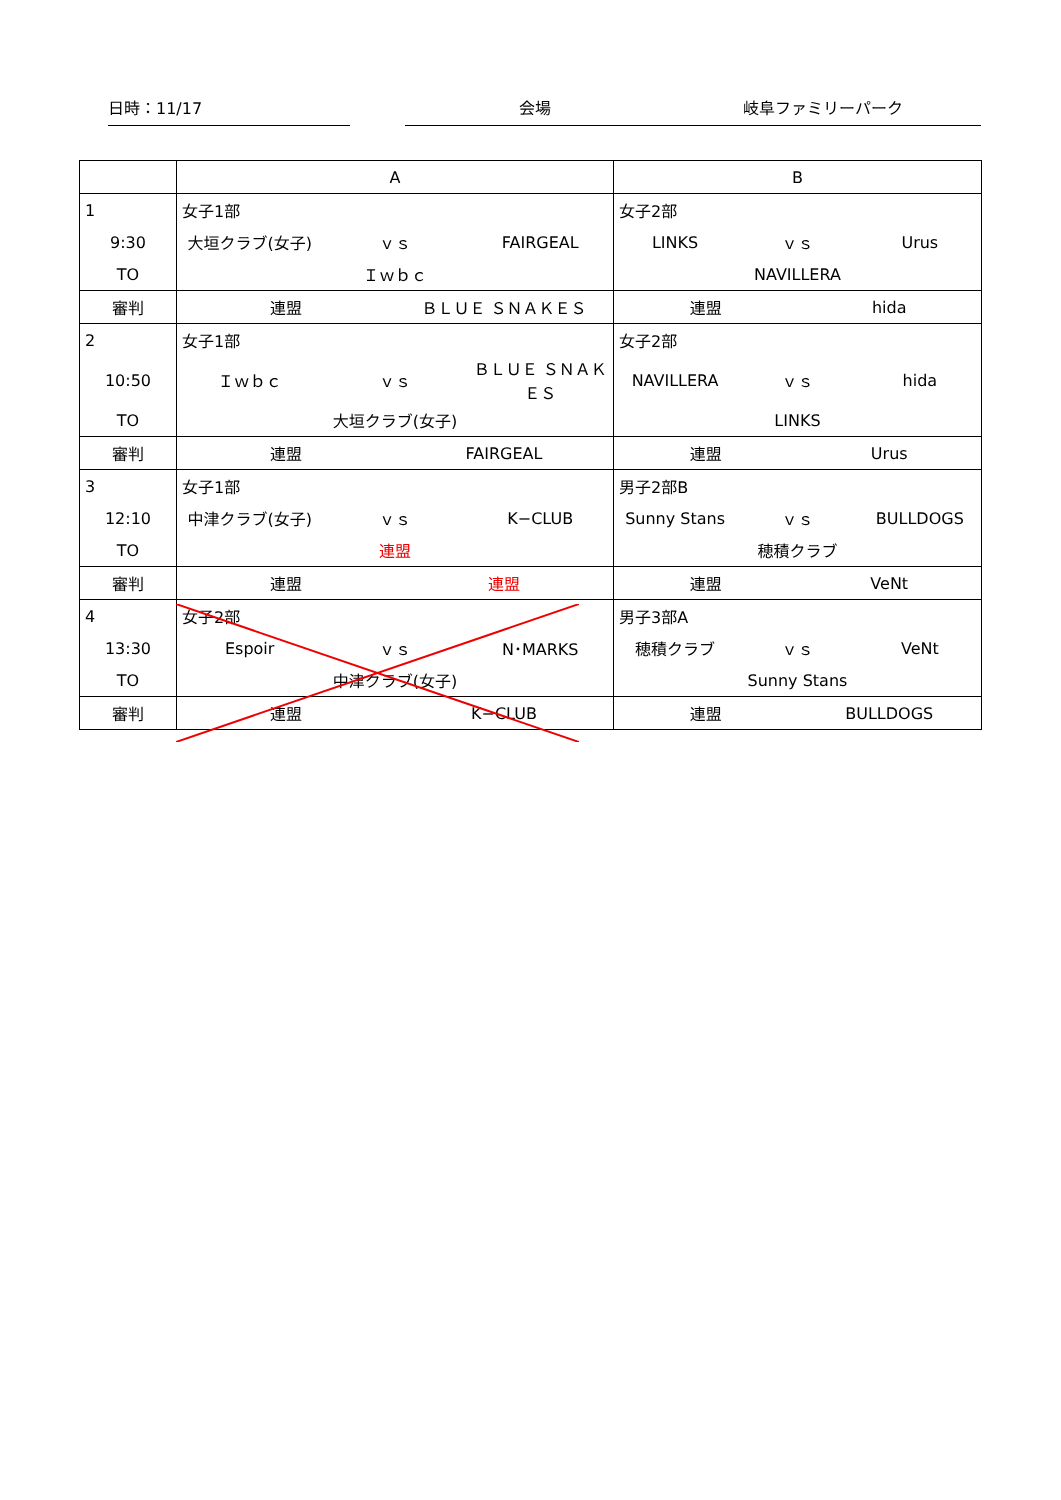日時：11/17 会場 岐阜ファミリーパーク
| | A | B |
| --- | --- | --- |
| 1 | 女子1部 | 女子2部 |
| 9:30 | 大垣クラブ(女子) ｖｓ FAIRGEAL | LINKS ｖｓ Urus |
| TO | Ｉｗｂｃ | NAVILLERA |
| 審判 | 連盟 ＢＬＵＥ ＳＮＡＫＥＳ | 連盟 hida |
| 2 | 女子1部 | 女子2部 |
| 10:50 | Ｉｗｂｃ ｖｓ ＢＬＵＥ ＳＮＡＫＥＳ | NAVILLERA ｖｓ hida |
| TO | 大垣クラブ(女子) | LINKS |
| 審判 | 連盟 FAIRGEAL | 連盟 Urus |
| 3 | 女子1部 | 男子2部B |
| 12:10 | 中津クラブ(女子) ｖｓ K−CLUB | Sunny Stans ｖｓ BULLDOGS |
| TO | 連盟 | 穂積クラブ |
| 審判 | 連盟 連盟 | 連盟 VeNt |
| 4 | 女子2部 | 男子3部A |
| 13:30 | Espoir ｖｓ N･MARKS | 穂積クラブ ｖｓ VeNt |
| TO | 中津クラブ(女子) | Sunny Stans |
| 審判 | 連盟 K−CLUB | 連盟 BULLDOGS |